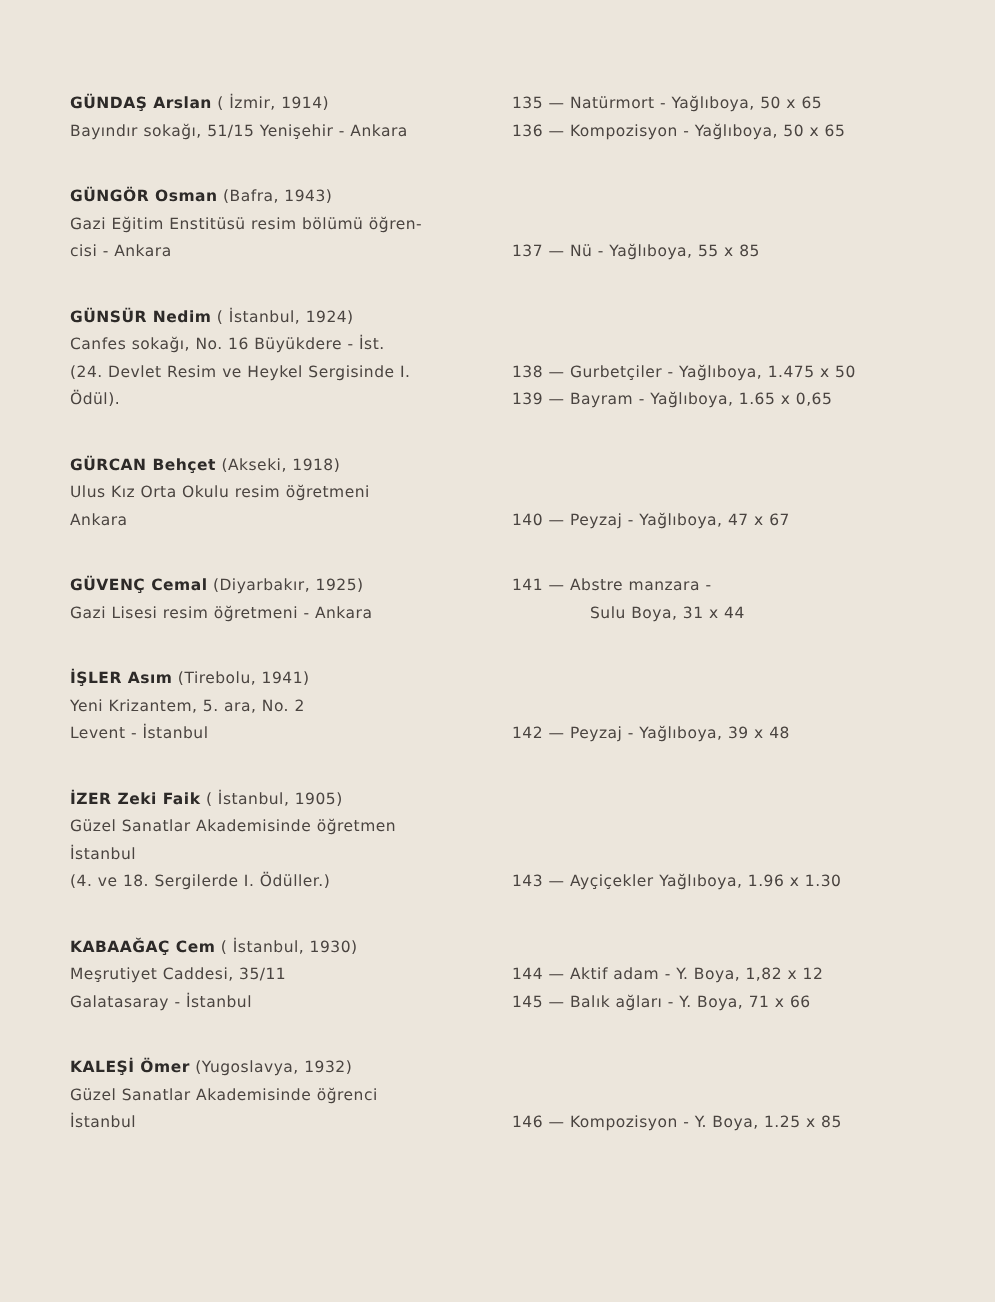GÜNDAŞ Arslan ( İzmir, 1914)
Bayındır sokağı, 51/15 Yenişehir - Ankara
135 — Natürmort - Yağlıboya, 50 x 65
136 — Kompozisyon - Yağlıboya, 50 x 65
GÜNGÖR Osman (Bafra, 1943)
Gazi Eğitim Enstitüsü resim bölümü öğren-
cisi - Ankara
137 — Nü - Yağlıboya, 55 x 85
GÜNSÜR Nedim ( İstanbul, 1924)
Canfes sokağı, No. 16 Büyükdere - İst.
(24. Devlet Resim ve Heykel Sergisinde I.
Ödül).
138 — Gurbetçiler - Yağlıboya, 1.475 x 50
139 — Bayram - Yağlıboya, 1.65 x 0,65
GÜRCAN Behçet (Akseki, 1918)
Ulus Kız Orta Okulu resim öğretmeni
Ankara
140 — Peyzaj - Yağlıboya, 47 x 67
GÜVENÇ Cemal (Diyarbakır, 1925)
Gazi Lisesi resim öğretmeni - Ankara
141 — Abstre manzara -
Sulu Boya, 31 x 44
İŞLER Asım (Tirebolu, 1941)
Yeni Krizantem, 5. ara, No. 2
Levent - İstanbul
142 — Peyzaj - Yağlıboya, 39 x 48
İZER Zeki Faik ( İstanbul, 1905)
Güzel Sanatlar Akademisinde öğretmen
İstanbul
(4. ve 18. Sergilerde I. Ödüller.)
143 — Ayçiçekler Yağlıboya, 1.96 x 1.30
KABAAĞAÇ Cem ( İstanbul, 1930)
Meşrutiyet Caddesi, 35/11
Galatasaray - İstanbul
144 — Aktif adam - Y. Boya, 1,82 x 12
145 — Balık ağları - Y. Boya, 71 x 66
KALEŞİ Ömer (Yugoslavya, 1932)
Güzel Sanatlar Akademisinde öğrenci
İstanbul
146 — Kompozisyon - Y. Boya, 1.25 x 85